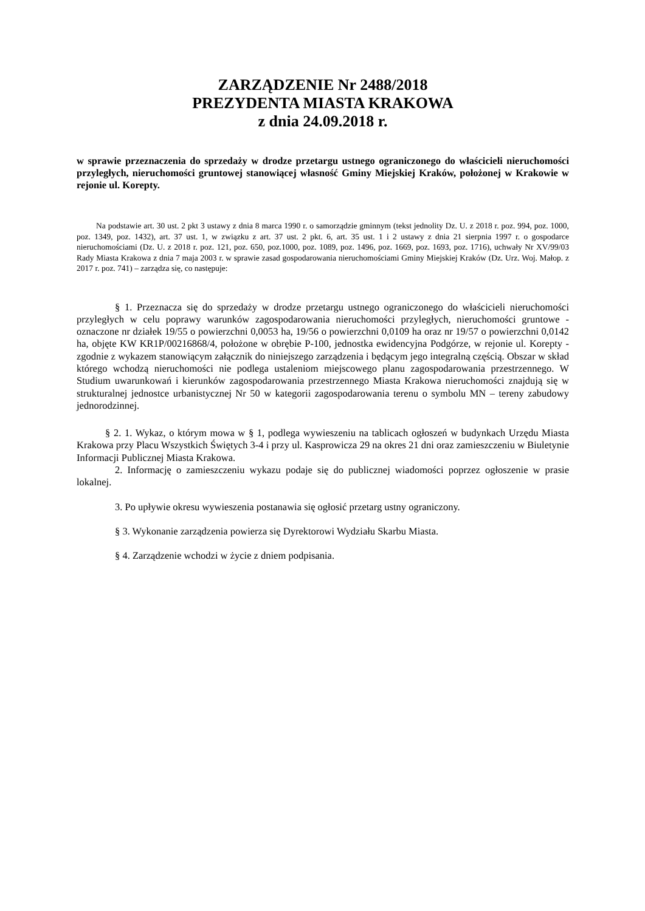ZARZĄDZENIE Nr 2488/2018
PREZYDENTA MIASTA KRAKOWA
z dnia 24.09.2018 r.
w sprawie przeznaczenia do sprzedaży w drodze przetargu ustnego ograniczonego do właścicieli nieruchomości przyległych, nieruchomości gruntowej stanowiącej własność Gminy Miejskiej Kraków, położonej w Krakowie w rejonie ul. Korepty.
Na podstawie art. 30 ust. 2 pkt 3 ustawy z dnia 8 marca 1990 r. o samorządzie gminnym (tekst jednolity Dz. U. z 2018 r. poz. 994, poz. 1000, poz. 1349, poz. 1432), art. 37 ust. 1, w związku z art. 37 ust. 2 pkt. 6, art. 35 ust. 1 i 2 ustawy z dnia 21 sierpnia 1997 r. o gospodarce nieruchomościami (Dz. U. z 2018 r. poz. 121, poz. 650, poz.1000, poz. 1089, poz. 1496, poz. 1669, poz. 1693, poz. 1716), uchwały Nr XV/99/03 Rady Miasta Krakowa z dnia 7 maja 2003 r. w sprawie zasad gospodarowania nieruchomościami Gminy Miejskiej Kraków (Dz. Urz. Woj. Małop. z 2017 r. poz. 741) – zarządza się, co następuje:
§ 1. Przeznacza się do sprzedaży w drodze przetargu ustnego ograniczonego do właścicieli nieruchomości przyległych w celu poprawy warunków zagospodarowania nieruchomości przyległych, nieruchomości gruntowe - oznaczone nr działek 19/55 o powierzchni 0,0053 ha, 19/56 o powierzchni 0,0109 ha oraz nr 19/57 o powierzchni 0,0142 ha, objęte KW KR1P/00216868/4, położone w obrębie P-100, jednostka ewidencyjna Podgórze, w rejonie ul. Korepty - zgodnie z wykazem stanowiącym załącznik do niniejszego zarządzenia i będącym jego integralną częścią. Obszar w skład którego wchodzą nieruchomości nie podlega ustaleniom miejscowego planu zagospodarowania przestrzennego. W Studium uwarunkowań i kierunków zagospodarowania przestrzennego Miasta Krakowa nieruchomości znajdują się w strukturalnej jednostce urbanistycznej Nr 50 w kategorii zagospodarowania terenu o symbolu MN – tereny zabudowy jednorodzinnej.
§ 2. 1. Wykaz, o którym mowa w § 1, podlega wywieszeniu na tablicach ogłoszeń w budynkach Urzędu Miasta Krakowa przy Placu Wszystkich Świętych 3-4 i przy ul. Kasprowicza 29 na okres 21 dni oraz zamieszczeniu w Biuletynie Informacji Publicznej Miasta Krakowa.
2. Informację o zamieszczeniu wykazu podaje się do publicznej wiadomości poprzez ogłoszenie w prasie lokalnej.
3. Po upływie okresu wywieszenia postanawia się ogłosić przetarg ustny ograniczony.
§ 3. Wykonanie zarządzenia powierza się Dyrektorowi Wydziału Skarbu Miasta.
§ 4. Zarządzenie wchodzi w życie z dniem podpisania.